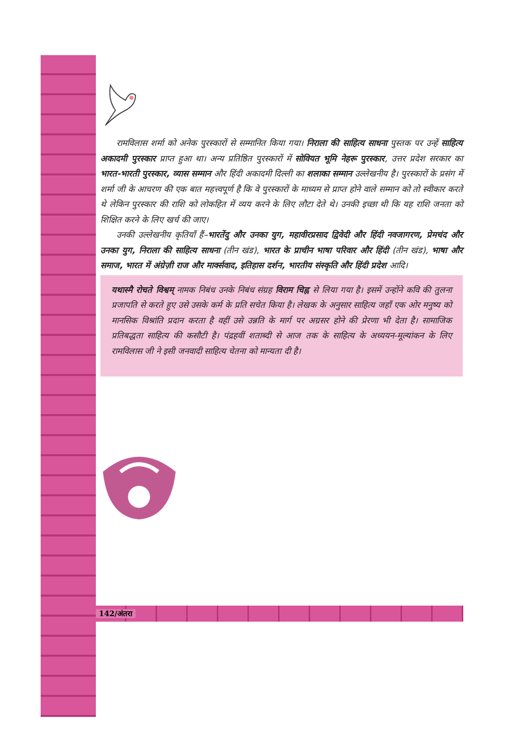रामविलास शर्मा को अनेक पुरस्कारों से सम्मानित किया गया। निराला की साहित्य साधना पुस्तक पर उन्हें साहित्य अकादमी पुरस्कार प्राप्त हुआ था। अन्य प्रतिष्ठित पुरस्कारों में सोवियत भूमि नेहरू पुरस्कार, उत्तर प्रदेश सरकार का भारत-भारती पुरस्कार, व्यास सम्मान और हिंदी अकादमी दिल्ली का शलाका सम्मान उल्लेखनीय है। पुरस्कारों के प्रसंग में शर्मा जी के आचरण की एक बात महत्त्वपूर्ण है कि वे पुरस्कारों के माध्यम से प्राप्त होने वाले सम्मान को तो स्वीकार करते थे लेकिन पुरस्कार की राशि को लोकहित में व्यय करने के लिए लौटा देते थे। उनकी इच्छा थी कि यह राशि जनता को शिक्षित करने के लिए खर्च की जाए।
उनकी उल्लेखनीय कृतियाँ हैं–भारतेंदु और उनका युग, महावीरप्रसाद द्विवेदी और हिंदी नवजागरण, प्रेमचंद और उनका युग, निराला की साहित्य साधना (तीन खंड), भारत के प्राचीन भाषा परिवार और हिंदी (तीन खंड), भाषा और समाज, भारत में अंग्रेज़ी राज और मार्क्सवाद, इतिहास दर्शन, भारतीय संस्कृति और हिंदी प्रदेश आदि।
यथास्मै रोचते विश्वम् नामक निबंध उनके निबंध संग्रह विराम चिह्न से लिया गया है। इसमें उन्होंने कवि की तुलना प्रजापति से करते हुए उसे उसके कर्म के प्रति सचेत किया है। लेखक के अनुसार साहित्य जहाँ एक ओर मनुष्य को मानसिक विश्रांति प्रदान करता है वहीं उसे उन्नति के मार्ग पर अग्रसर होने की प्रेरणा भी देता है। सामाजिक प्रतिबद्धता साहित्य की कसौटी है। पंद्रहवीं शताब्दी से आज तक के साहित्य के अध्ययन-मूल्यांकन के लिए रामविलास जी ने इसी जनवादी साहित्य चेतना को मान्यता दी है।
142/अंतरा